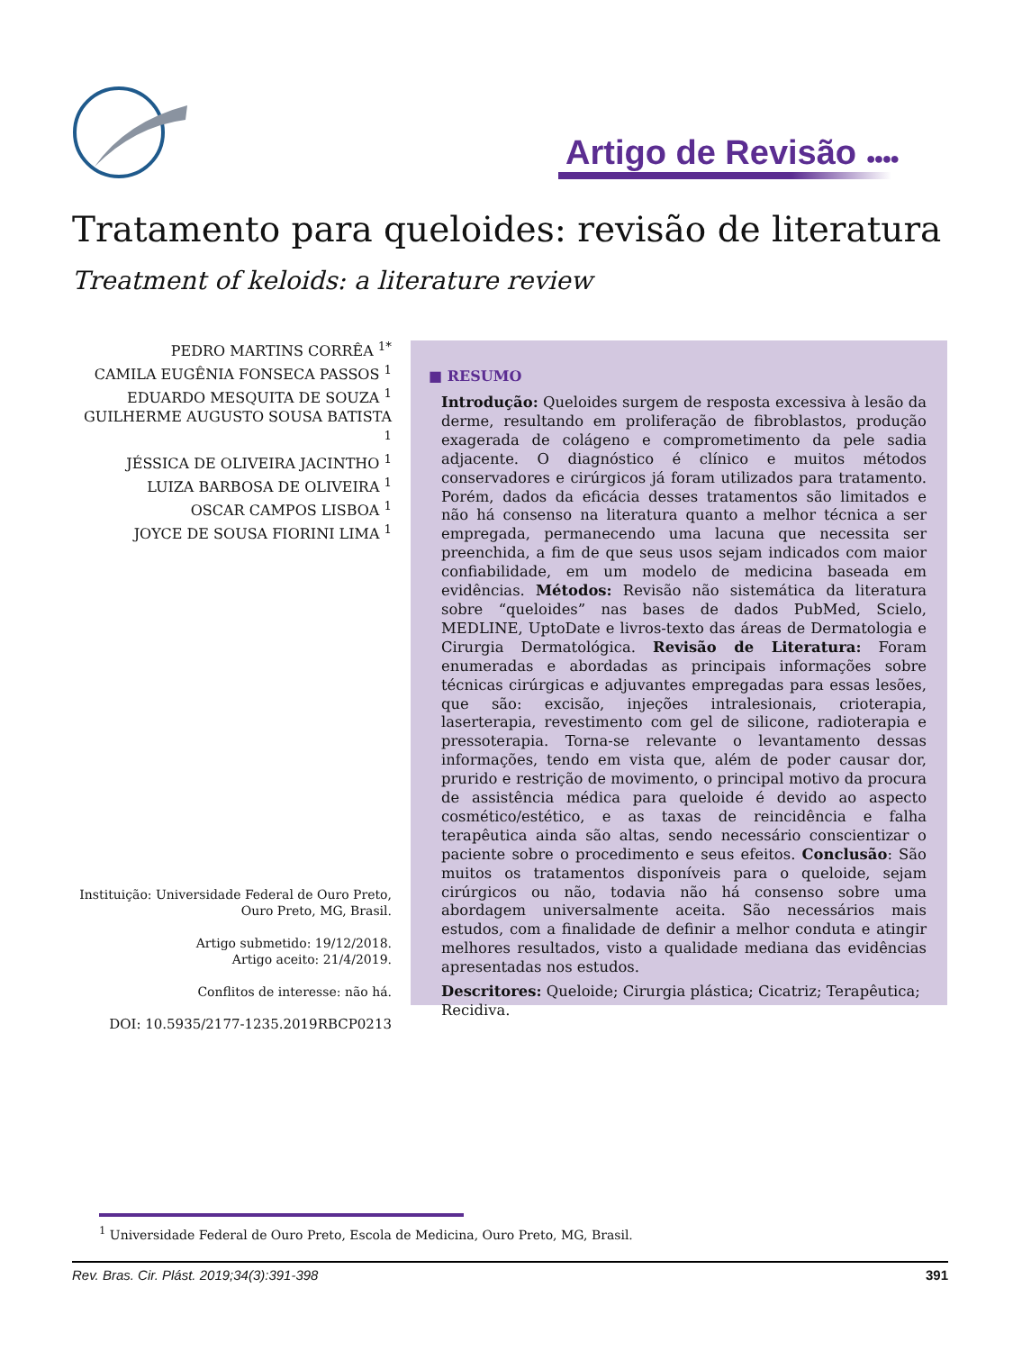Artigo de Revisão ●●●●
Tratamento para queloides: revisão de literatura
Treatment of keloids: a literature review
PEDRO MARTINS CORRÊA <sup>1*</sup>
CAMILA EUGÊNIA FONSECA PASSOS <sup>1</sup>
EDUARDO MESQUITA DE SOUZA <sup>1</sup>
GUILHERME AUGUSTO SOUSA BATISTA <sup>1</sup>
JÉSSICA DE OLIVEIRA JACINTHO <sup>1</sup>
LUIZA BARBOSA DE OLIVEIRA <sup>1</sup>
OSCAR CAMPOS LISBOA <sup>1</sup>
JOYCE DE SOUSA FIORINI LIMA <sup>1</sup>
Instituição: Universidade Federal de Ouro Preto, Ouro Preto, MG, Brasil.
Artigo submetido: 19/12/2018.
Artigo aceito: 21/4/2019.
Conflitos de interesse: não há.
DOI: 10.5935/2177-1235.2019RBCP0213
■ RESUMO
Introdução: Queloides surgem de resposta excessiva à lesão da derme, resultando em proliferação de fibroblastos, produção exagerada de colágeno e comprometimento da pele sadia adjacente. O diagnóstico é clínico e muitos métodos conservadores e cirúrgicos já foram utilizados para tratamento. Porém, dados da eficácia desses tratamentos são limitados e não há consenso na literatura quanto a melhor técnica a ser empregada, permanecendo uma lacuna que necessita ser preenchida, a fim de que seus usos sejam indicados com maior confiabilidade, em um modelo de medicina baseada em evidências. Métodos: Revisão não sistemática da literatura sobre “queloides” nas bases de dados PubMed, Scielo, MEDLINE, UptoDate e livros-texto das áreas de Dermatologia e Cirurgia Dermatológica. Revisão de Literatura: Foram enumeradas e abordadas as principais informações sobre técnicas cirúrgicas e adjuvantes empregadas para essas lesões, que são: excisão, injeções intralesionais, crioterapia, laserterapia, revestimento com gel de silicone, radioterapia e pressoterapia. Torna-se relevante o levantamento dessas informações, tendo em vista que, além de poder causar dor, prurido e restrição de movimento, o principal motivo da procura de assistência médica para queloide é devido ao aspecto cosmético/estético, e as taxas de reincidência e falha terapêutica ainda são altas, sendo necessário conscientizar o paciente sobre o procedimento e seus efeitos. Conclusão: São muitos os tratamentos disponíveis para o queloide, sejam cirúrgicos ou não, todavia não há consenso sobre uma abordagem universalmente aceita. São necessários mais estudos, com a finalidade de definir a melhor conduta e atingir melhores resultados, visto a qualidade mediana das evidências apresentadas nos estudos.
Descritores: Queloide; Cirurgia plástica; Cicatriz; Terapêutica; Recidiva.
<sup>1</sup> Universidade Federal de Ouro Preto, Escola de Medicina, Ouro Preto, MG, Brasil.
Rev. Bras. Cir. Plást. 2019;34(3):391-398 391